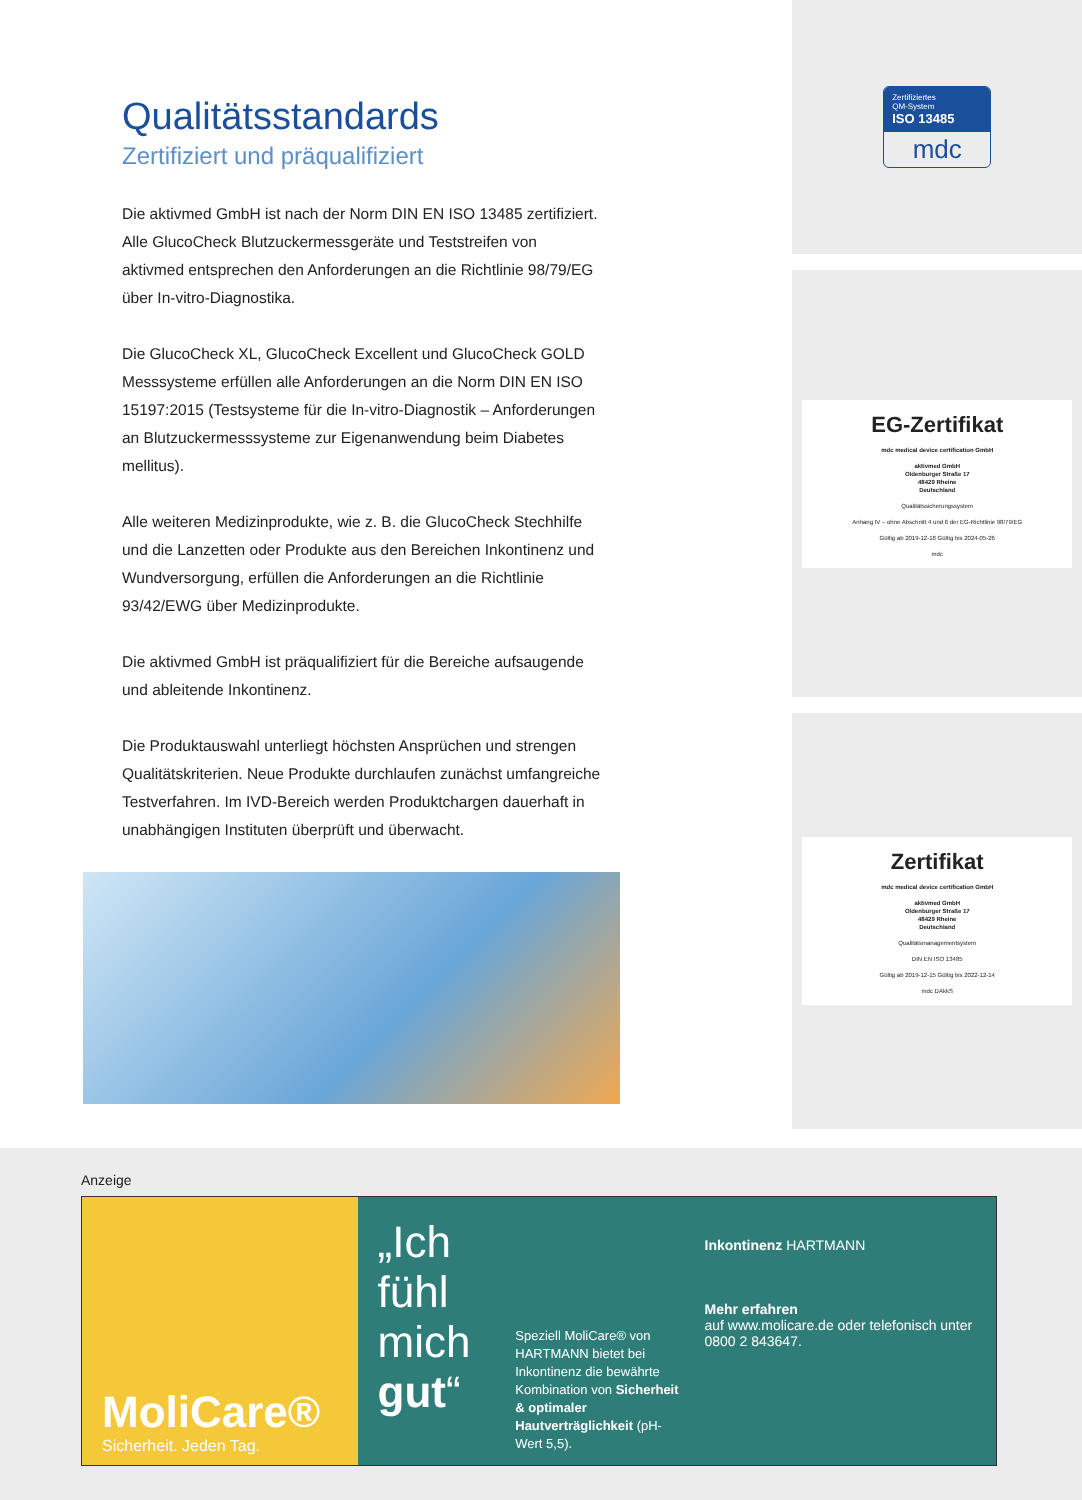Qualitätsstandards
Zertifiziert und präqualifiziert
Die aktivmed GmbH ist nach der Norm DIN EN ISO 13485 zertifiziert. Alle GlucoCheck Blutzuckermessgeräte und Teststreifen von aktivmed entsprechen den Anforderungen an die Richtlinie 98/79/EG über In-vitro-Diagnostika.
Die GlucoCheck XL, GlucoCheck Excellent und GlucoCheck GOLD Messsysteme erfüllen alle Anforderungen an die Norm DIN EN ISO 15197:2015 (Testsysteme für die In-vitro-Diagnostik – Anforderungen an Blutzuckermesssysteme zur Eigenanwendung beim Diabetes mellitus).
Alle weiteren Medizinprodukte, wie z. B. die GlucoCheck Stechhilfe und die Lanzetten oder Produkte aus den Bereichen Inkontinenz und Wundversorgung, erfüllen die Anforderungen an die Richtlinie 93/42/EWG über Medizinprodukte.
Die aktivmed GmbH ist präqualifiziert für die Bereiche aufsaugende und ableitende Inkontinenz.
Die Produktauswahl unterliegt höchsten Ansprüchen und strengen Qualitätskriterien. Neue Produkte durchlaufen zunächst umfangreiche Testverfahren. Im IVD-Bereich werden Produktchargen dauerhaft in unabhängigen Instituten überprüft und überwacht.
Zertifiziertes
QM-System
ISO 13485
mdc
EG-Zertifikat
mdc medical device certification GmbH
aktivmed GmbH
Oldenburger Straße 17
48429 Rheine
Deutschland
Qualitätssicherungssystem
Anhang IV – ohne Abschnitt 4 und 6 der EG-Richtlinie 98/79/EG
Gültig ab 2019-12-18 Gültig bis 2024-05-26
mdc
Zertifikat
mdc medical device certification GmbH
aktivmed GmbH
Oldenburger Straße 17
48429 Rheine
Deutschland
Qualitätsmanagementsystem
DIN EN ISO 13485
Gültig ab 2019-12-15 Gültig bis 2022-12-14
mdc DAkkS
Anzeige
MoliCare®
Sicherheit. Jeden Tag.
„Ich fühl mich gut“
Speziell MoliCare® von HARTMANN bietet bei Inkontinenz die bewährte Kombination von Sicherheit & optimaler Hautverträglichkeit (pH-Wert 5,5).
Inkontinenz HARTMANN
Mehr erfahren
auf www.molicare.de oder telefonisch unter 0800 2 843647.